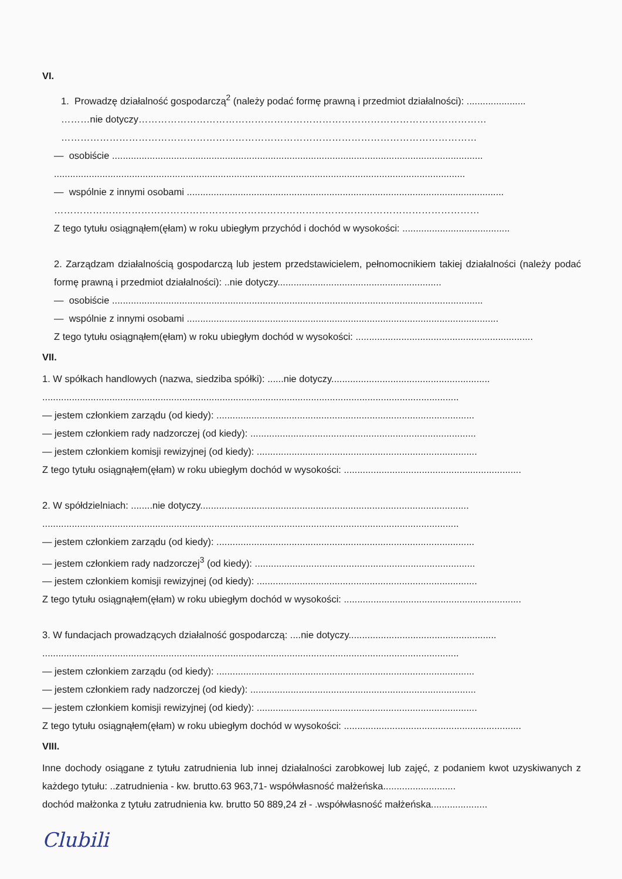VI.
1. Prowadzę działalność gospodarczą<sup>2</sup> (należy podać formę prawną i przedmiot działalności): ......................
………nie dotyczy………………………………………………………………………………………………
…………………………………………………………………………………………………………………
— osobiście ..........................................................................................................................................
.........................................................................................................................................................
— wspólnie z innymi osobami ......................................................................................................................
……………………………………………………………………………………………………………………
Z tego tytułu osiągnąłem(ęłam) w roku ubiegłym przychód i dochód w wysokości: ........................................
2. Zarządzam działalnością gospodarczą lub jestem przedstawicielem, pełnomocnikiem takiej działalności (należy podać formę prawną i przedmiot działalności): ..nie dotyczy.............................................................
— osobiście ..........................................................................................................................................
— wspólnie z innymi osobami ....................................................................................................................
Z tego tytułu osiągnąłem(ęłam) w roku ubiegłym dochód w wysokości: ..................................................................
VII.
1. W spółkach handlowych (nazwa, siedziba spółki): ......nie dotyczy...........................................................
...........................................................................................................................................................
— jestem członkiem zarządu (od kiedy): ................................................................................................
— jestem członkiem rady nadzorczej (od kiedy): ....................................................................................
— jestem członkiem komisji rewizyjnej (od kiedy): ..................................................................................
Z tego tytułu osiągnąłem(ęłam) w roku ubiegłym dochód w wysokości: ..................................................................
2. W spółdzielniach: ........nie dotyczy....................................................................................................
...........................................................................................................................................................
— jestem członkiem zarządu (od kiedy): ................................................................................................
— jestem członkiem rady nadzorczej<sup>3</sup> (od kiedy): ..................................................................................
— jestem członkiem komisji rewizyjnej (od kiedy): ..................................................................................
Z tego tytułu osiągnąłem(ęłam) w roku ubiegłym dochód w wysokości: ..................................................................
3. W fundacjach prowadzących działalność gospodarczą: ....nie dotyczy.......................................................
...........................................................................................................................................................
— jestem członkiem zarządu (od kiedy): ................................................................................................
— jestem członkiem rady nadzorczej (od kiedy): ....................................................................................
— jestem członkiem komisji rewizyjnej (od kiedy): ..................................................................................
Z tego tytułu osiągnąłem(ęłam) w roku ubiegłym dochód w wysokości: ..................................................................
VIII.
Inne dochody osiągane z tytułu zatrudnienia lub innej działalności zarobkowej lub zajęć, z podaniem kwot uzyskiwanych z każdego tytułu: ..zatrudnienia - kw. brutto.63 963,71- współwłasność małżeńska...........................
dochód małżonka z tytułu zatrudnienia kw. brutto 50 889,24 zł - .współwłasność małżeńska.....................
Clubili